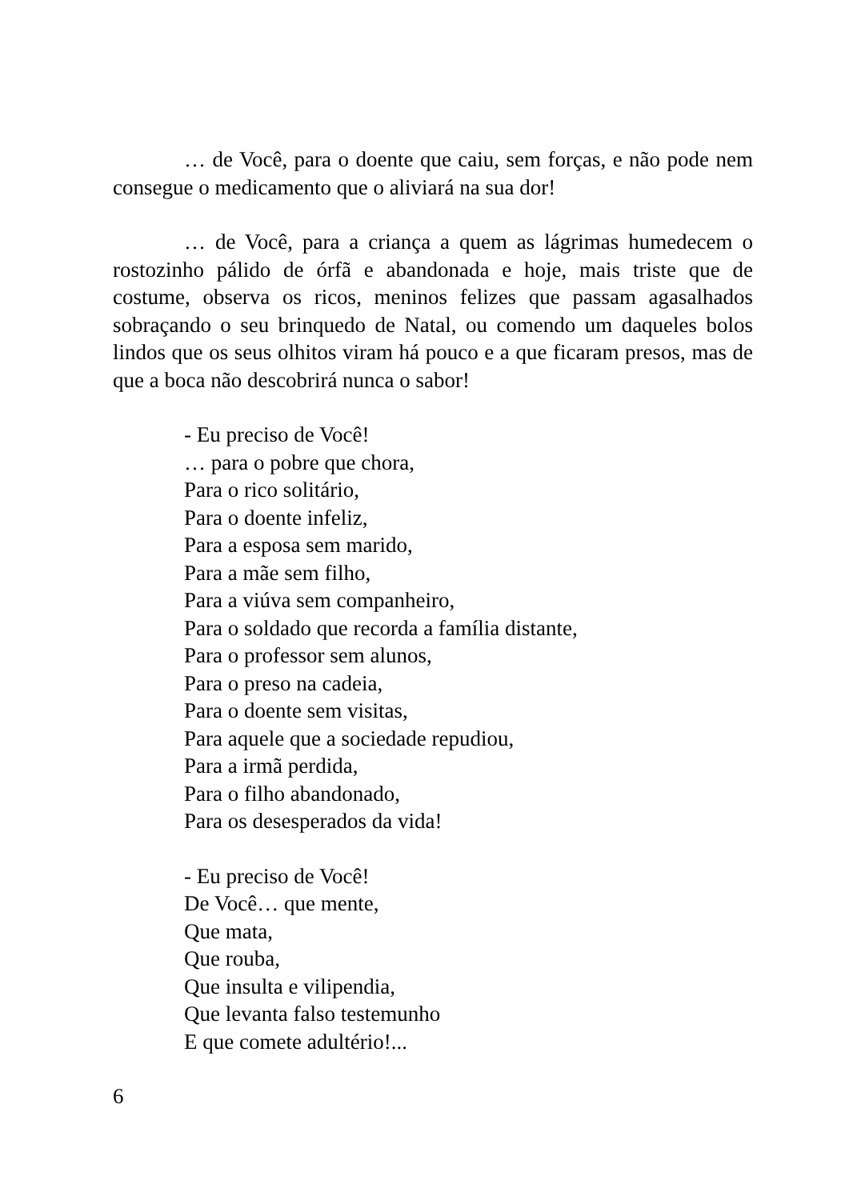… de Você, para o doente que caiu, sem forças, e não pode nem consegue o medicamento que o aliviará na sua dor!
… de Você, para a criança a quem as lágrimas humedecem o rostozinho pálido de órfã e abandonada e hoje, mais triste que de costume, observa os ricos, meninos felizes que passam agasalhados sobraçando o seu brinquedo de Natal, ou comendo um daqueles bolos lindos que os seus olhitos viram há pouco e a que ficaram presos, mas de que a boca não descobrirá nunca o sabor!
- Eu preciso de Você!
… para o pobre que chora,
Para o rico solitário,
Para o doente infeliz,
Para a esposa sem marido,
Para a mãe sem filho,
Para a viúva sem companheiro,
Para o soldado que recorda a família distante,
Para o professor sem alunos,
Para o preso na cadeia,
Para o doente sem visitas,
Para aquele que a sociedade repudiou,
Para a irmã perdida,
Para o filho abandonado,
Para os desesperados da vida!
- Eu preciso de Você!
De Você… que mente,
Que mata,
Que rouba,
Que insulta e vilipendia,
Que levanta falso testemunho
E que comete adultério!...
6